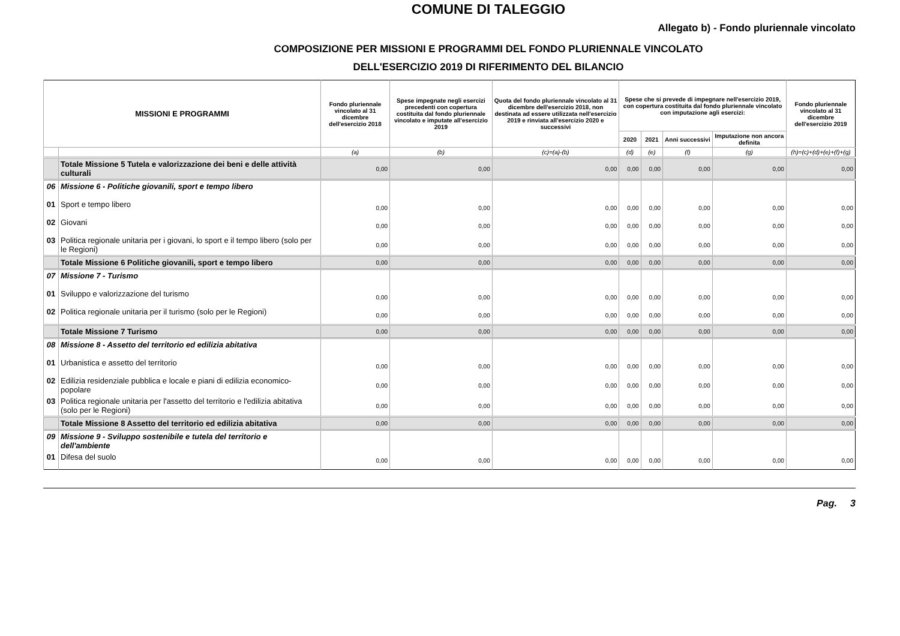COMUNE DI TALEGGIO
Allegato b) - Fondo pluriennale vincolato
COMPOSIZIONE PER MISSIONI E PROGRAMMI DEL FONDO PLURIENNALE VINCOLATO
DELL'ESERCIZIO 2019 DI RIFERIMENTO DEL BILANCIO
| MISSIONI E PROGRAMMI | | Fondo pluriennale vincolato al 31 dicembre dell'esercizio 2018 | Spese impegnate negli esercizi precedenti con copertura costituita dal fondo pluriennale vincolato e imputate all'esercizio 2019 | Quota del fondo pluriennale vincolato al 31 dicembre dell'esercizio 2018, non destinata ad essere utilizzata nell'esercizio 2019 e rinviata all'esercizio 2020 e successivi | Spese che si prevede di impegnare nell'esercizio 2019, con copertura costituita dal fondo pluriennale vincolato con imputazione agli esercizi: | | | | Fondo pluriennale vincolato al 31 dicembre dell'esercizio 2019 |
| --- | --- | --- | --- | --- | --- | --- | --- | --- | --- |
| | | | | | 2020 | 2021 | Anni successivi | Imputazione non ancora definita | |
| | | (a) | (b) | (c)=(a)-(b) | (d) | (e) | (f) | (g) | (h)=(c)+(d)+(e)+(f)+(g) |
| | Totale Missione 5 Tutela e valorizzazione dei beni e delle attività culturali | 0,00 | 0,00 | 0,00 | 0,00 | 0,00 | 0,00 | 0,00 | 0,00 |
| 06 | Missione 6 - Politiche giovanili, sport e tempo libero | | | | | | | | |
| 01 | Sport e tempo libero | 0,00 | 0,00 | 0,00 | 0,00 | 0,00 | 0,00 | 0,00 | 0,00 |
| 02 | Giovani | 0,00 | 0,00 | 0,00 | 0,00 | 0,00 | 0,00 | 0,00 | 0,00 |
| 03 | Politica regionale unitaria per i giovani, lo sport e il tempo libero (solo per le Regioni) | 0,00 | 0,00 | 0,00 | 0,00 | 0,00 | 0,00 | 0,00 | 0,00 |
| | Totale Missione 6 Politiche giovanili, sport e tempo libero | 0,00 | 0,00 | 0,00 | 0,00 | 0,00 | 0,00 | 0,00 | 0,00 |
| 07 | Missione 7 - Turismo | | | | | | | | |
| 01 | Sviluppo e valorizzazione del turismo | 0,00 | 0,00 | 0,00 | 0,00 | 0,00 | 0,00 | 0,00 | 0,00 |
| 02 | Politica regionale unitaria per il turismo (solo per le Regioni) | 0,00 | 0,00 | 0,00 | 0,00 | 0,00 | 0,00 | 0,00 | 0,00 |
| | Totale Missione 7 Turismo | 0,00 | 0,00 | 0,00 | 0,00 | 0,00 | 0,00 | 0,00 | 0,00 |
| 08 | Missione 8 - Assetto del territorio ed edilizia abitativa | | | | | | | | |
| 01 | Urbanistica e assetto del territorio | 0,00 | 0,00 | 0,00 | 0,00 | 0,00 | 0,00 | 0,00 | 0,00 |
| 02 | Edilizia residenziale pubblica e locale e piani di edilizia economico-popolare | 0,00 | 0,00 | 0,00 | 0,00 | 0,00 | 0,00 | 0,00 | 0,00 |
| 03 | Politica regionale unitaria per l'assetto del territorio e l'edilizia abitativa (solo per le Regioni) | 0,00 | 0,00 | 0,00 | 0,00 | 0,00 | 0,00 | 0,00 | 0,00 |
| | Totale Missione 8 Assetto del territorio ed edilizia abitativa | 0,00 | 0,00 | 0,00 | 0,00 | 0,00 | 0,00 | 0,00 | 0,00 |
| 09 | Missione 9 - Sviluppo sostenibile e tutela del territorio e dell'ambiente | | | | | | | | |
| 01 | Difesa del suolo | 0,00 | 0,00 | 0,00 | 0,00 | 0,00 | 0,00 | 0,00 | 0,00 |
Pag. 3